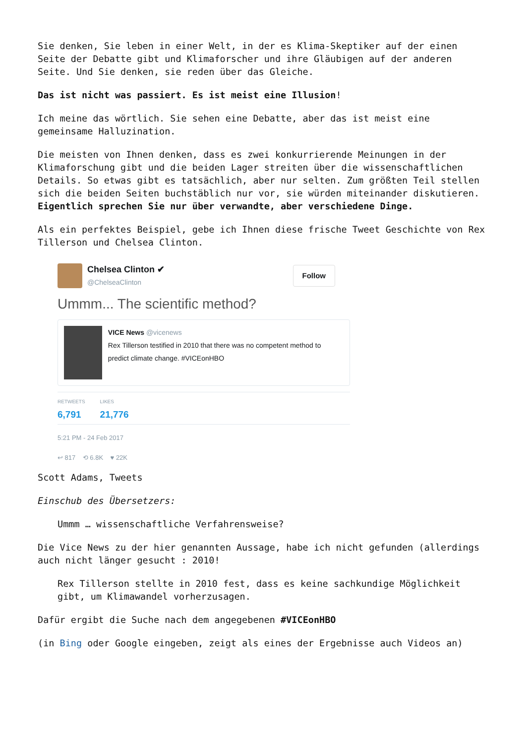Sie denken, Sie leben in einer Welt, in der es Klima-Skeptiker auf der einen Seite der Debatte gibt und Klimaforscher und ihre Gläubigen auf der anderen Seite. Und Sie denken, sie reden über das Gleiche.
Das ist nicht was passiert. Es ist meist eine Illusion!
Ich meine das wörtlich. Sie sehen eine Debatte, aber das ist meist eine gemeinsame Halluzination.
Die meisten von Ihnen denken, dass es zwei konkurrierende Meinungen in der Klimaforschung gibt und die beiden Lager streiten über die wissenschaftlichen Details. So etwas gibt es tatsächlich, aber nur selten. Zum größten Teil stellen sich die beiden Seiten buchstäblich nur vor, sie würden miteinander diskutieren. Eigentlich sprechen Sie nur über verwandte, aber verschiedene Dinge.
Als ein perfektes Beispiel, gebe ich Ihnen diese frische Tweet Geschichte von Rex Tillerson und Chelsea Clinton.
Chelsea Clinton ✔
@ChelseaClinton
Follow
Ummm... The scientific method?
VICE News @vicenews
Rex Tillerson testified in 2010 that there was no competent method to predict climate change. #VICEonHBO
RETWEETS
6,791
LIKES
21,776
5:21 PM - 24 Feb 2017
↩ 817 ⟲ 6.8K ♥ 22K
Scott Adams, Tweets
Einschub des Übersetzers:
Ummm … wissenschaftliche Verfahrensweise?
Die Vice News zu der hier genannten Aussage, habe ich nicht gefunden (allerdings auch nicht länger gesucht : 2010!
Rex Tillerson stellte in 2010 fest, dass es keine sachkundige Möglichkeit gibt, um Klimawandel vorherzusagen.
Dafür ergibt die Suche nach dem angegebenen #VICEonHBO
(in Bing oder Google eingeben, zeigt als eines der Ergebnisse auch Videos an)